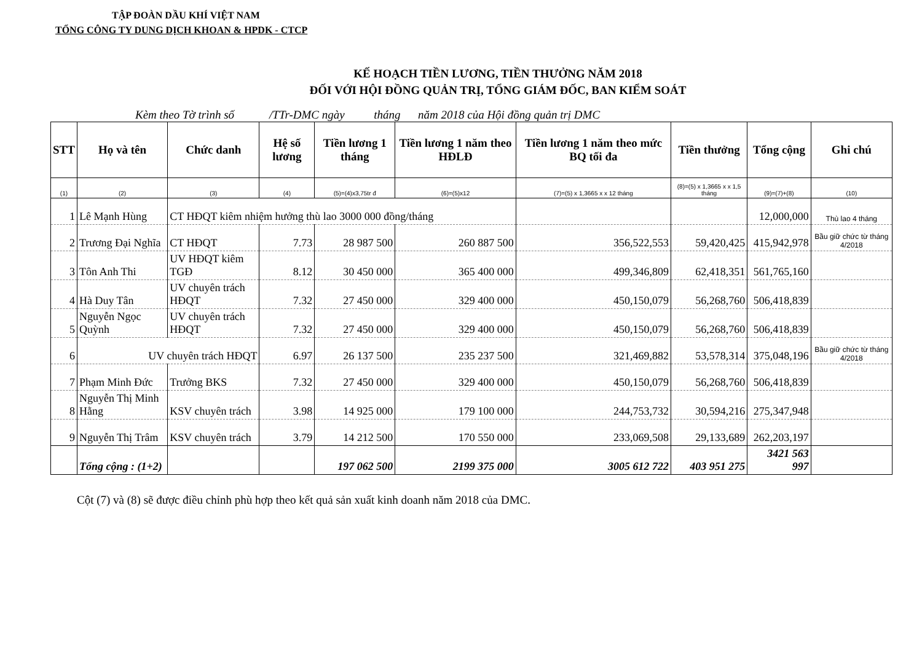TẬP ĐOÀN DẦU KHÍ VIỆT NAM
TỔNG CÔNG TY DUNG DỊCH KHOAN & HPDK - CTCP
KẾ HOẠCH TIỀN LƯƠNG, TIỀN THƯỞNG NĂM 2018
ĐỐI VỚI HỘI ĐỒNG QUẢN TRỊ, TỔNG GIÁM ĐỐC, BAN KIỂM SOÁT
Kèm theo Tờ trình số /TTr-DMC ngày tháng năm 2018 của Hội đồng quản trị DMC
| STT | Họ và tên | Chức danh | Hệ số lương | Tiền lương 1 tháng | Tiền lương 1 năm theo HĐLĐ | Tiền lương 1 năm theo mức BQ tối đa | Tiền thưởng | Tổng cộng | Ghi chú |
| --- | --- | --- | --- | --- | --- | --- | --- | --- | --- |
| (1) | (2) | (3) | (4) | (5)=(4)x3,75tr đ | (6)=(5)x12 | (7)=(5) x 1,3665 x x 12 tháng | (8)=(5) x 1,3665 x x 1,5 tháng | (9)=(7)+(8) | (10) |
| 1 | Lê Mạnh Hùng | CT HĐQT kiêm nhiệm hưởng thù lao 3000 000 đồng/tháng | | | | | | 12,000,000 | Thù lao 4 tháng |
| 2 | Trương Đại Nghĩa | CT HĐQT | 7.73 | 28 987 500 | 260 887 500 | 356,522,553 | 59,420,425 | 415,942,978 | Bầu giữ chức từ tháng 4/2018 |
| 3 | Tôn Anh Thi | UV HĐQT kiêm TGĐ | 8.12 | 30 450 000 | 365 400 000 | 499,346,809 | 62,418,351 | 561,765,160 | |
| 4 | Hà Duy Tân | UV chuyên trách HĐQT | 7.32 | 27 450 000 | 329 400 000 | 450,150,079 | 56,268,760 | 506,418,839 | |
| 5 | Nguyễn Ngọc Quỳnh | UV chuyên trách HĐQT | 7.32 | 27 450 000 | 329 400 000 | 450,150,079 | 56,268,760 | 506,418,839 | |
| 6 | UV chuyên trách HĐQT | | 6.97 | 26 137 500 | 235 237 500 | 321,469,882 | 53,578,314 | 375,048,196 | Bầu giữ chức từ tháng 4/2018 |
| 7 | Phạm Minh Đức | Trưởng BKS | 7.32 | 27 450 000 | 329 400 000 | 450,150,079 | 56,268,760 | 506,418,839 | |
| 8 | Nguyễn Thị Minh Hằng | KSV chuyên trách | 3.98 | 14 925 000 | 179 100 000 | 244,753,732 | 30,594,216 | 275,347,948 | |
| 9 | Nguyễn Thị Trâm | KSV chuyên trách | 3.79 | 14 212 500 | 170 550 000 | 233,069,508 | 29,133,689 | 262,203,197 | |
| | Tổng cộng : (1+2) | | | 197 062 500 | 2199 375 000 | 3005 612 722 | 403 951 275 | 3421 563 997 | |
Cột (7) và (8) sẽ được điều chỉnh phù hợp theo kết quả sản xuất kinh doanh năm 2018 của DMC.